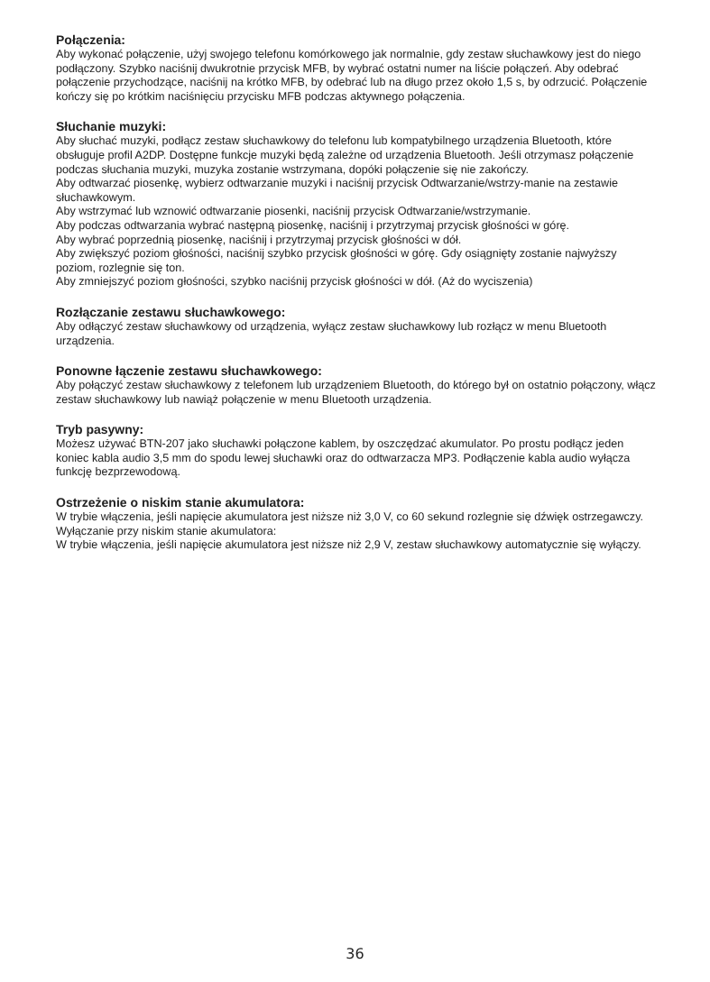Połączenia:
Aby wykonać połączenie, użyj swojego telefonu komórkowego jak normalnie, gdy zestaw słuchawkowy jest do niego podłączony. Szybko naciśnij dwukrotnie przycisk MFB, by wybrać ostatni numer na liście połączeń. Aby odebrać połączenie przychodzące, naciśnij na krótko MFB, by odebrać lub na długo przez około 1,5 s, by odrzucić. Połączenie kończy się po krótkim naciśnięciu przycisku MFB podczas aktywnego połączenia.
Słuchanie muzyki:
Aby słuchać muzyki, podłącz zestaw słuchawkowy do telefonu lub kompatybilnego urządzenia Bluetooth, które obsługuje profil A2DP. Dostępne funkcje muzyki będą zależne od urządzenia Bluetooth. Jeśli otrzymasz połączenie podczas słuchania muzyki, muzyka zostanie wstrzymana, dopóki połączenie się nie zakończy.
Aby odtwarzać piosenkę, wybierz odtwarzanie muzyki i naciśnij przycisk Odtwarzanie/wstrzy-manie na zestawie słuchawkowym.
Aby wstrzymać lub wznowić odtwarzanie piosenki, naciśnij przycisk Odtwarzanie/wstrzymanie.
Aby podczas odtwarzania wybrać następną piosenkę, naciśnij i przytrzymaj przycisk głośności w górę.
Aby wybrać poprzednią piosenkę, naciśnij i przytrzymaj przycisk głośności w dół.
Aby zwiększyć poziom głośności, naciśnij szybko przycisk głośności w górę. Gdy osiągnięty zostanie najwyższy poziom, rozlegnie się ton.
Aby zmniejszyć poziom głośności, szybko naciśnij przycisk głośności w dół. (Aż do wyciszenia)
Rozłączanie zestawu słuchawkowego:
Aby odłączyć zestaw słuchawkowy od urządzenia, wyłącz zestaw słuchawkowy lub rozłącz w menu Bluetooth urządzenia.
Ponowne łączenie zestawu słuchawkowego:
Aby połączyć zestaw słuchawkowy z telefonem lub urządzeniem Bluetooth, do którego był on ostatnio połączony, włącz zestaw słuchawkowy lub nawiąż połączenie w menu Bluetooth urządzenia.
Tryb pasywny:
Możesz używać BTN-207 jako słuchawki połączone kablem, by oszczędzać akumulator. Po prostu podłącz jeden koniec kabla audio 3,5 mm do spodu lewej słuchawki oraz do odtwarzacza MP3. Podłączenie kabla audio wyłącza funkcję bezprzewodową.
Ostrzeżenie o niskim stanie akumulatora:
W trybie włączenia, jeśli napięcie akumulatora jest niższe niż 3,0 V, co 60 sekund rozlegnie się dźwięk ostrzegawczy.
Wyłączanie przy niskim stanie akumulatora:
W trybie włączenia, jeśli napięcie akumulatora jest niższe niż 2,9 V, zestaw słuchawkowy automatycznie się wyłączy.
36